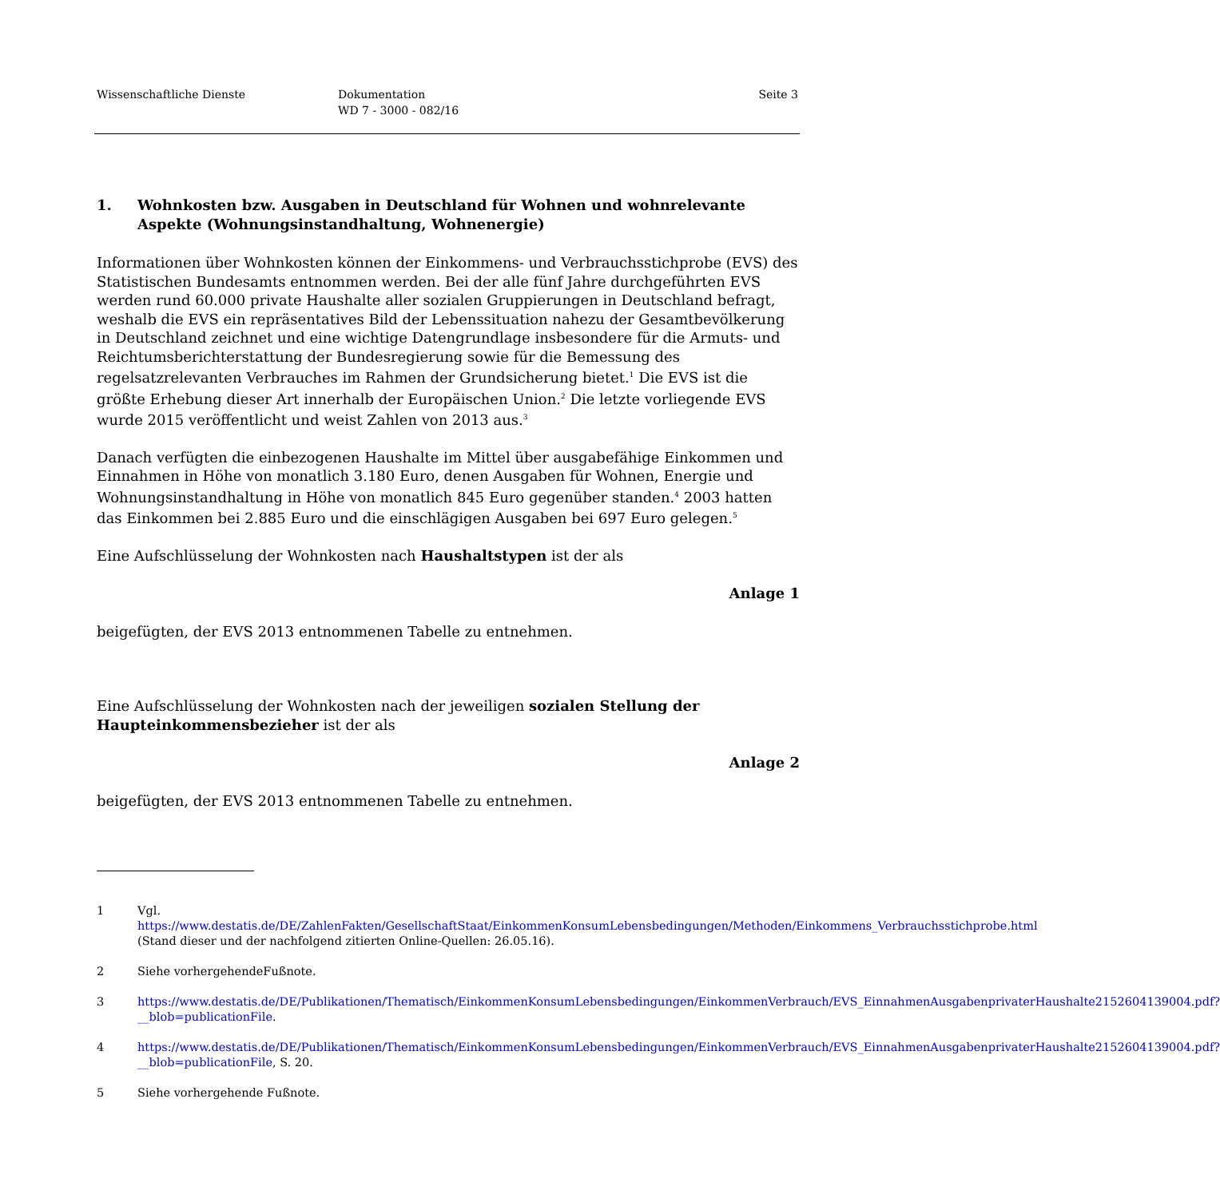Wissenschaftliche Dienste Dokumentation
WD 7 - 3000 - 082/16
Seite 3
1. Wohnkosten bzw. Ausgaben in Deutschland für Wohnen und wohnrelevante Aspekte (Wohnungsinstandhaltung, Wohnenergie)
Informationen über Wohnkosten können der Einkommens- und Verbrauchsstichprobe (EVS) des Statistischen Bundesamts entnommen werden. Bei der alle fünf Jahre durchgeführten EVS werden rund 60.000 private Haushalte aller sozialen Gruppierungen in Deutschland befragt, weshalb die EVS ein repräsentatives Bild der Lebenssituation nahezu der Gesamtbevölkerung in Deutschland zeichnet und eine wichtige Datengrundlage insbesondere für die Armuts- und Reichtumsberichterstattung der Bundesregierung sowie für die Bemessung des regelsatzrelevanten Verbrauches im Rahmen der Grundsicherung bietet.<sup>1</sup> Die EVS ist die größte Erhebung dieser Art innerhalb der Europäischen Union.<sup>2</sup> Die letzte vorliegende EVS wurde 2015 veröffentlicht und weist Zahlen von 2013 aus.<sup>3</sup>
Danach verfügten die einbezogenen Haushalte im Mittel über ausgabefähige Einkommen und Einnahmen in Höhe von monatlich 3.180 Euro, denen Ausgaben für Wohnen, Energie und Wohnungsinstandhaltung in Höhe von monatlich 845 Euro gegenüber standen.<sup>4</sup> 2003 hatten das Einkommen bei 2.885 Euro und die einschlägigen Ausgaben bei 697 Euro gelegen.<sup>5</sup>
Eine Aufschlüsselung der Wohnkosten nach Haushaltstypen ist der als
Anlage 1
beigefügten, der EVS 2013 entnommenen Tabelle zu entnehmen.
Eine Aufschlüsselung der Wohnkosten nach der jeweiligen sozialen Stellung der Haupteinkommensbezieher ist der als
Anlage 2
beigefügten, der EVS 2013 entnommenen Tabelle zu entnehmen.
1 Vgl. https://www.destatis.de/DE/ZahlenFakten/GesellschaftStaat/EinkommenKonsumLebensbedingungen/Methoden/Einkommens_Verbrauchsstichprobe.html (Stand dieser und der nachfolgend zitierten Online-Quellen: 26.05.16).
2 Siehe vorhergehendeFußnote.
3 https://www.destatis.de/DE/Publikationen/Thematisch/EinkommenKonsumLebensbedingungen/EinkommenVerbrauch/EVS_EinnahmenAusgabenprivaterHaushalte2152604139004.pdf?__blob=publicationFile.
4 https://www.destatis.de/DE/Publikationen/Thematisch/EinkommenKonsumLebensbedingungen/EinkommenVerbrauch/EVS_EinnahmenAusgabenprivaterHaushalte2152604139004.pdf?__blob=publicationFile, S. 20.
5 Siehe vorhergehende Fußnote.